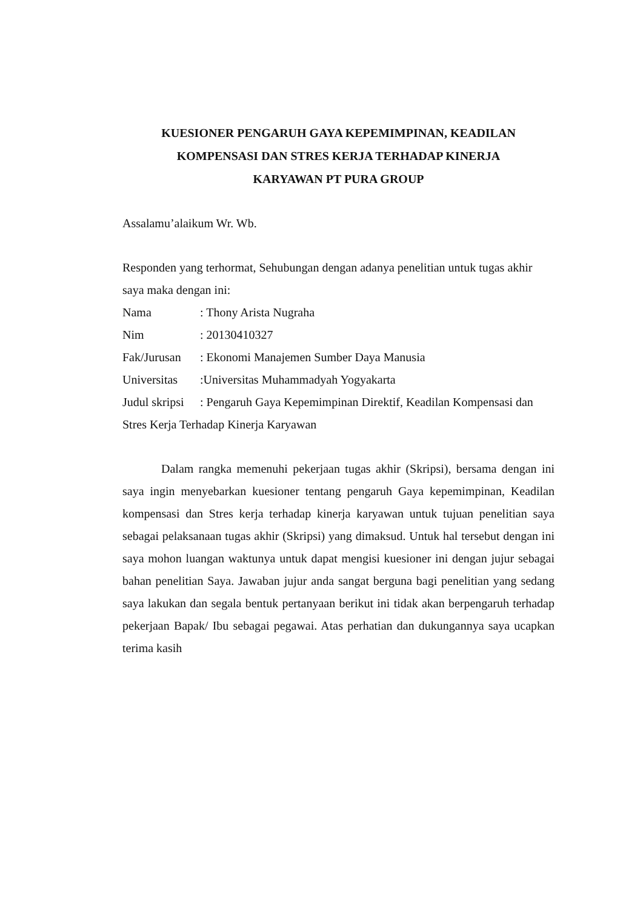KUESIONER PENGARUH GAYA KEPEMIMPINAN, KEADILAN
KOMPENSASI DAN STRES KERJA TERHADAP KINERJA
KARYAWAN PT PURA GROUP
Assalamu’alaikum Wr. Wb.
Responden yang terhormat, Sehubungan dengan adanya penelitian untuk tugas akhir saya maka dengan ini:
Nama: Thony Arista Nugraha
Nim: 20130410327
Fak/Jurusan: Ekonomi Manajemen Sumber Daya Manusia
Universitas:Universitas Muhammadyah Yogyakarta
Judul skripsi: Pengaruh Gaya Kepemimpinan Direktif, Keadilan Kompensasi dan Stres Kerja Terhadap Kinerja Karyawan
Dalam rangka memenuhi pekerjaan tugas akhir (Skripsi), bersama dengan ini saya ingin menyebarkan kuesioner tentang pengaruh Gaya kepemimpinan, Keadilan kompensasi dan Stres kerja terhadap kinerja karyawan untuk tujuan penelitian saya sebagai pelaksanaan tugas akhir (Skripsi) yang dimaksud. Untuk hal tersebut dengan ini saya mohon luangan waktunya untuk dapat mengisi kuesioner ini dengan jujur sebagai bahan penelitian Saya. Jawaban jujur anda sangat berguna bagi penelitian yang sedang saya lakukan dan segala bentuk pertanyaan berikut ini tidak akan berpengaruh terhadap pekerjaan Bapak/ Ibu sebagai pegawai. Atas perhatian dan dukungannya saya ucapkan terima kasih